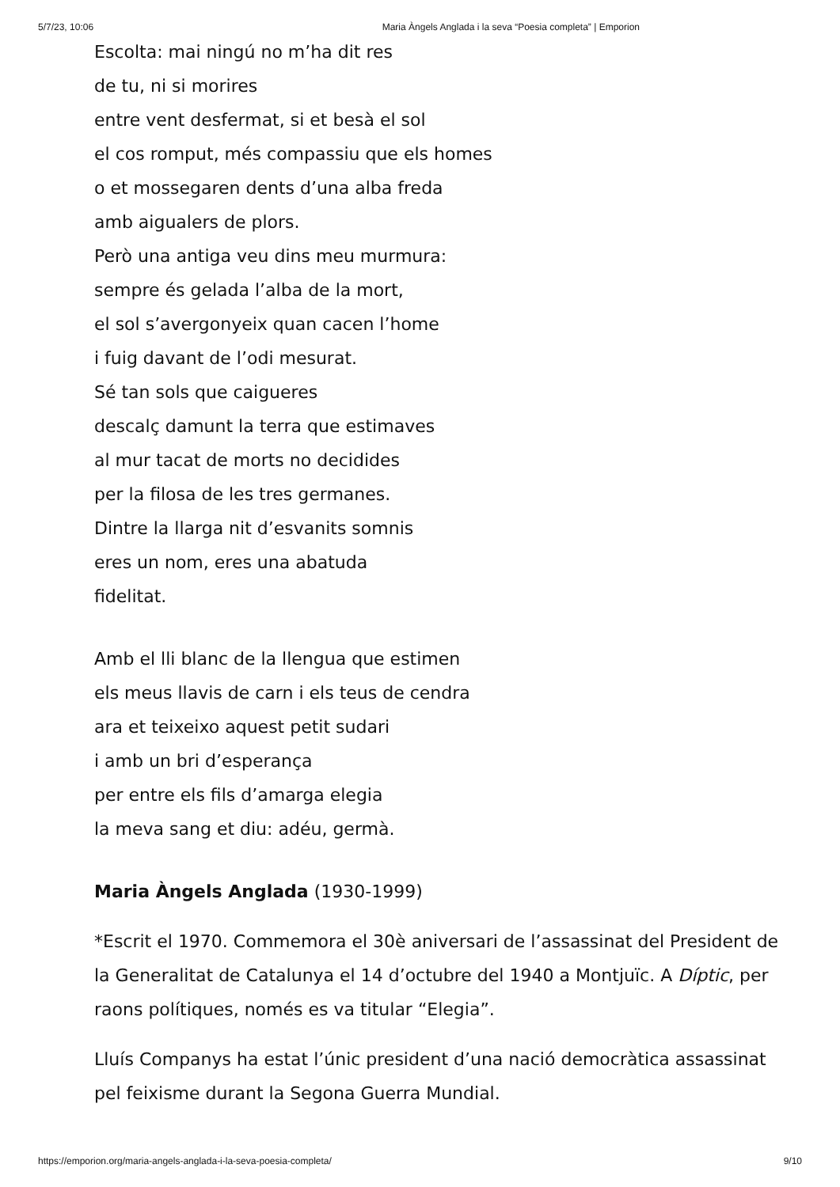5/7/23, 10:06 Maria Àngels Anglada i la seva “Poesia completa” | Emporion
Escolta: mai ningú no m’ha dit res
de tu, ni si morires
entre vent desfermat, si et besà el sol
el cos romput, més compassiu que els homes
o et mossegaren dents d’una alba freda
amb aigualers de plors.
Però una antiga veu dins meu murmura:
sempre és gelada l’alba de la mort,
el sol s’avergonyeix quan cacen l’home
i fuig davant de l’odi mesurat.
Sé tan sols que caigueres
descalç damunt la terra que estimaves
al mur tacat de morts no decidides
per la filosa de les tres germanes.
Dintre la llarga nit d’esvanits somnis
eres un nom, eres una abatuda
fidelitat.
Amb el lli blanc de la llengua que estimen
els meus llavis de carn i els teus de cendra
ara et teixeixo aquest petit sudari
i amb un bri d’esperança
per entre els fils d’amarga elegia
la meva sang et diu: adéu, germà.
Maria Àngels Anglada (1930-1999)
*Escrit el 1970. Commemora el 30è aniversari de l’assassinat del President de la Generalitat de Catalunya el 14 d’octubre del 1940 a Montjuïc. A Díptic, per raons polítiques, només es va titular “Elegia”.
Lluís Companys ha estat l’únic president d’una nació democràtica assassinat pel feixisme durant la Segona Guerra Mundial.
https://emporion.org/maria-angels-anglada-i-la-seva-poesia-completa/ 9/10